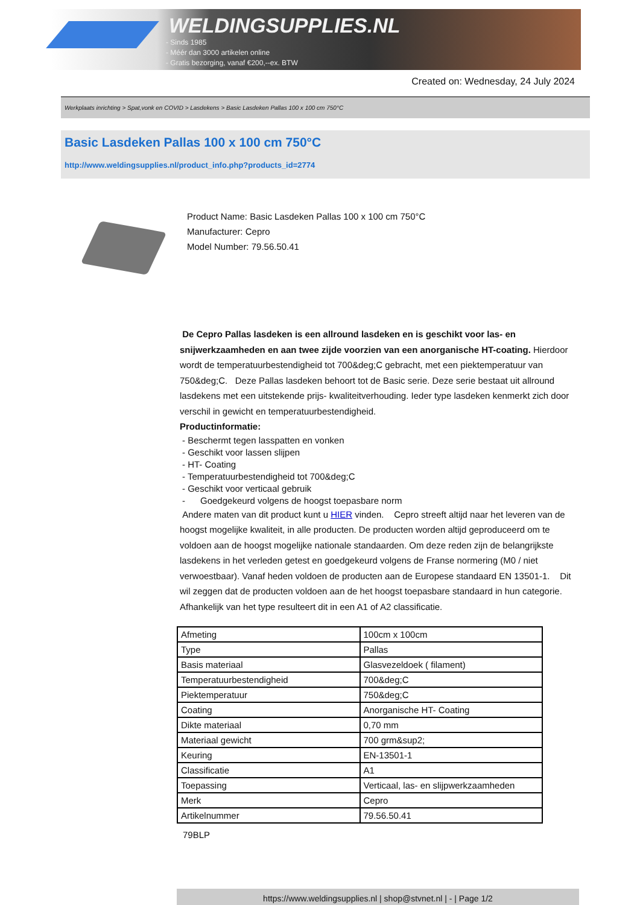WELDINGSUPPLIES.NL
- Sinds 1985
- Méér dan 3000 artikelen online
- Gratis bezorging, vanaf €200,--ex. BTW
Created on: Wednesday, 24 July 2024
Werkplaats inrichting > Spat,vonk en COVID > Lasdekens > Basic Lasdeken Pallas 100 x 100 cm 750°C
Basic Lasdeken Pallas 100 x 100 cm 750°C
http://www.weldingsupplies.nl/product_info.php?products_id=2774
Product Name: Basic Lasdeken Pallas 100 x 100 cm 750°C
Manufacturer: Cepro
Model Number: 79.56.50.41
De Cepro Pallas lasdeken is een allround lasdeken en is geschikt voor las- en snijwerkzaamheden en aan twee zijde voorzien van een anorganische HT-coating. Hierdoor wordt de temperatuurbestendigheid tot 700&deg;C gebracht, met een piektemperatuur van 750&deg;C. Deze Pallas lasdeken behoort tot de Basic serie. Deze serie bestaat uit allround lasdekens met een uitstekende prijs- kwaliteitverhouding. Ieder type lasdeken kenmerkt zich door verschil in gewicht en temperatuurbestendigheid.
Productinformatie:
- Beschermt tegen lasspatten en vonken
- Geschikt voor lassen slijpen
- HT- Coating
- Temperatuurbestendigheid tot 700&deg;C
- Geschikt voor verticaal gebruik
- Goedgekeurd volgens de hoogst toepasbare norm
Andere maten van dit product kunt u HIER vinden. Cepro streeft altijd naar het leveren van de hoogst mogelijke kwaliteit, in alle producten. De producten worden altijd geproduceerd om te voldoen aan de hoogst mogelijke nationale standaarden. Om deze reden zijn de belangrijkste lasdekens in het verleden getest en goedgekeurd volgens de Franse normering (M0 / niet verwoestbaar). Vanaf heden voldoen de producten aan de Europese standaard EN 13501-1. Dit wil zeggen dat de producten voldoen aan de het hoogst toepasbare standaard in hun categorie. Afhankelijk van het type resulteert dit in een A1 of A2 classificatie.
| Afmeting | 100cm x 100cm |
| Type | Pallas |
| Basis materiaal | Glasvezeldoek ( filament) |
| Temperatuurbestendigheid | 700&deg;C |
| Piektemperatuur | 750&deg;C |
| Coating | Anorganische HT- Coating |
| Dikte materiaal | 0,70 mm |
| Materiaal gewicht | 700 grm&sup2; |
| Keuring | EN-13501-1 |
| Classificatie | A1 |
| Toepassing | Verticaal, las- en slijpwerkzaamheden |
| Merk | Cepro |
| Artikelnummer | 79.56.50.41 |
79BLP
https://www.weldingsupplies.nl | shop@stvnet.nl | - | Page 1/2